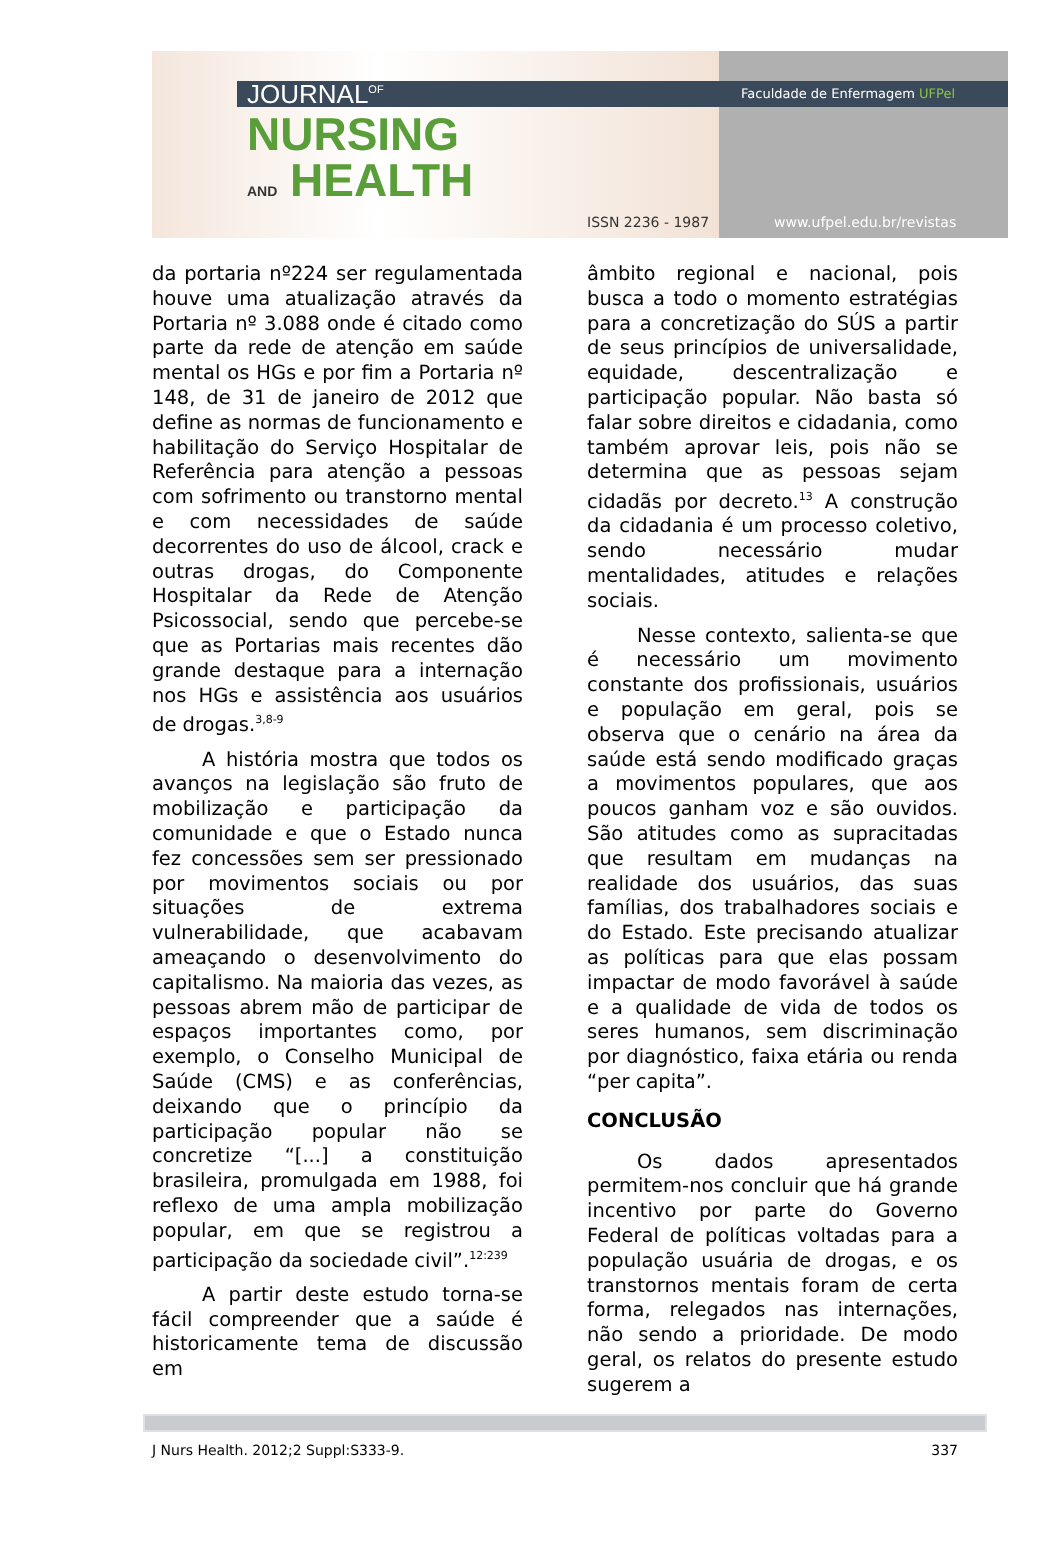JOURNAL<sup>OF</sup>
NURSING
AND HEALTH
ISSN 2236 - 1987
Faculdade de Enfermagem UFPel
www.ufpel.edu.br/revistas
da portaria nº224 ser regulamentada houve uma atualização através da Portaria nº 3.088 onde é citado como parte da rede de atenção em saúde mental os HGs e por fim a Portaria nº 148, de 31 de janeiro de 2012 que define as normas de funcionamento e habilitação do Serviço Hospitalar de Referência para atenção a pessoas com sofrimento ou transtorno mental e com necessidades de saúde decorrentes do uso de álcool, crack e outras drogas, do Componente Hospitalar da Rede de Atenção Psicossocial, sendo que percebe-se que as Portarias mais recentes dão grande destaque para a internação nos HGs e assistência aos usuários de drogas.<sup>3,8-9</sup>
A história mostra que todos os avanços na legislação são fruto de mobilização e participação da comunidade e que o Estado nunca fez concessões sem ser pressionado por movimentos sociais ou por situações de extrema vulnerabilidade, que acabavam ameaçando o desenvolvimento do capitalismo. Na maioria das vezes, as pessoas abrem mão de participar de espaços importantes como, por exemplo, o Conselho Municipal de Saúde (CMS) e as conferências, deixando que o princípio da participação popular não se concretize “[...] a constituição brasileira, promulgada em 1988, foi reflexo de uma ampla mobilização popular, em que se registrou a participação da sociedade civil”.<sup>12:239</sup>
A partir deste estudo torna-se fácil compreender que a saúde é historicamente tema de discussão em
âmbito regional e nacional, pois busca a todo o momento estratégias para a concretização do SÚS a partir de seus princípios de universalidade, equidade, descentralização e participação popular. Não basta só falar sobre direitos e cidadania, como também aprovar leis, pois não se determina que as pessoas sejam cidadãs por decreto.<sup>13</sup> A construção da cidadania é um processo coletivo, sendo necessário mudar mentalidades, atitudes e relações sociais.
Nesse contexto, salienta-se que é necessário um movimento constante dos profissionais, usuários e população em geral, pois se observa que o cenário na área da saúde está sendo modificado graças a movimentos populares, que aos poucos ganham voz e são ouvidos. São atitudes como as supracitadas que resultam em mudanças na realidade dos usuários, das suas famílias, dos trabalhadores sociais e do Estado. Este precisando atualizar as políticas para que elas possam impactar de modo favorável à saúde e a qualidade de vida de todos os seres humanos, sem discriminação por diagnóstico, faixa etária ou renda “per capita”.
CONCLUSÃO
Os dados apresentados permitem-nos concluir que há grande incentivo por parte do Governo Federal de políticas voltadas para a população usuária de drogas, e os transtornos mentais foram de certa forma, relegados nas internações, não sendo a prioridade. De modo geral, os relatos do presente estudo sugerem a
J Nurs Health. 2012;2 Suppl:S333-9. 337